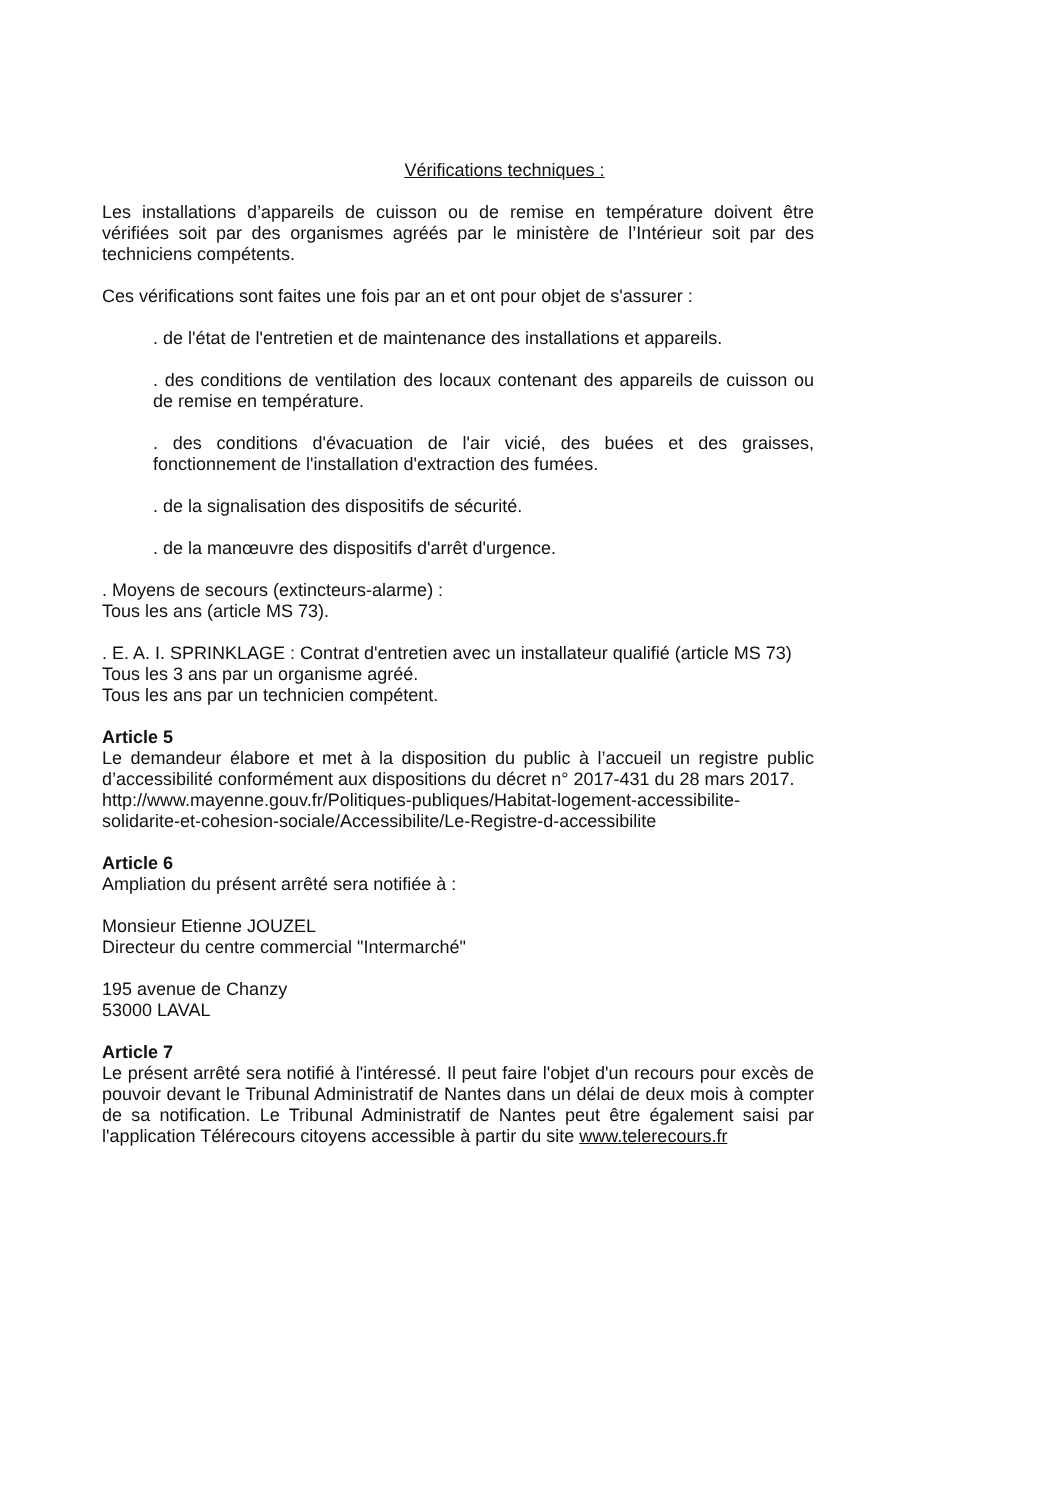Vérifications techniques :
Les installations d’appareils de cuisson ou de remise en température doivent être vérifiées soit par des organismes agréés par le ministère de l’Intérieur soit par des techniciens compétents.
Ces vérifications sont faites une fois par an et ont pour objet de s'assurer :
. de l'état de l'entretien et de maintenance des installations et appareils.
. des conditions de ventilation des locaux contenant des appareils de cuisson ou de remise en température.
. des conditions d'évacuation de l'air vicié, des buées et des graisses, fonctionnement de l'installation d'extraction des fumées.
. de la signalisation des dispositifs de sécurité.
. de la manœuvre des dispositifs d'arrêt d'urgence.
. Moyens de secours (extincteurs-alarme) :
Tous les ans (article MS 73).
. E. A. I. SPRINKLAGE : Contrat d'entretien avec un installateur qualifié (article MS 73)
Tous les 3 ans par un organisme agréé.
Tous les ans par un technicien compétent.
Article 5
Le demandeur élabore et met à la disposition du public à l’accueil un registre public d’accessibilité conformément aux dispositions du décret n° 2017-431 du 28 mars 2017.
http://www.mayenne.gouv.fr/Politiques-publiques/Habitat-logement-accessibilite-solidarite-et-cohesion-sociale/Accessibilite/Le-Registre-d-accessibilite
Article 6
Ampliation du présent arrêté sera notifiée à :
Monsieur Etienne JOUZEL
Directeur du centre commercial "Intermarché"
195 avenue de Chanzy
53000 LAVAL
Article 7
Le présent arrêté sera notifié à l'intéressé. Il peut faire l'objet d'un recours pour excès de pouvoir devant le Tribunal Administratif de Nantes dans un délai de deux mois à compter de sa notification. Le Tribunal Administratif de Nantes peut être également saisi par l'application Télérecours citoyens accessible à partir du site www.telerecours.fr